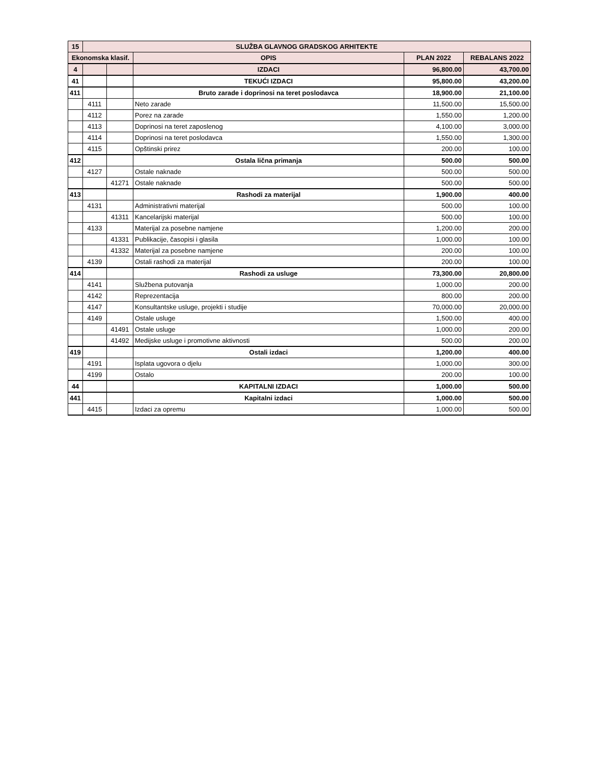| 15 | SLUŽBA GLAVNOG GRADSKOG ARHITEKTE | | | | |
| --- | --- | --- | --- | --- | --- |
| Ekonomska klasif. | | | OPIS | PLAN 2022 | REBALANS 2022 |
| 4 | | | IZDACI | 96,800.00 | 43,700.00 |
| 41 | | | TEKUĆI IZDACI | 95,800.00 | 43,200.00 |
| 411 | | | Bruto zarade i doprinosi na teret poslodavca | 18,900.00 | 21,100.00 |
| | 4111 | | Neto zarade | 11,500.00 | 15,500.00 |
| | 4112 | | Porez na zarade | 1,550.00 | 1,200.00 |
| | 4113 | | Doprinosi na teret zaposlenog | 4,100.00 | 3,000.00 |
| | 4114 | | Doprinosi na teret poslodavca | 1,550.00 | 1,300.00 |
| | 4115 | | Opštinski prirez | 200.00 | 100.00 |
| 412 | | | Ostala lična primanja | 500.00 | 500.00 |
| | 4127 | | Ostale naknade | 500.00 | 500.00 |
| | | 41271 | Ostale naknade | 500.00 | 500.00 |
| 413 | | | Rashodi za materijal | 1,900.00 | 400.00 |
| | 4131 | | Administrativni materijal | 500.00 | 100.00 |
| | | 41311 | Kancelarijski materijal | 500.00 | 100.00 |
| | 4133 | | Materijal za posebne namjene | 1,200.00 | 200.00 |
| | | 41331 | Publikacije, časopisi i glasila | 1,000.00 | 100.00 |
| | | 41332 | Materijal za posebne namjene | 200.00 | 100.00 |
| | 4139 | | Ostali rashodi za materijal | 200.00 | 100.00 |
| 414 | | | Rashodi za usluge | 73,300.00 | 20,800.00 |
| | 4141 | | Službena putovanja | 1,000.00 | 200.00 |
| | 4142 | | Reprezentacija | 800.00 | 200.00 |
| | 4147 | | Konsultantske usluge, projekti i studije | 70,000.00 | 20,000.00 |
| | 4149 | | Ostale usluge | 1,500.00 | 400.00 |
| | | 41491 | Ostale usluge | 1,000.00 | 200.00 |
| | | 41492 | Medijske usluge i promotivne aktivnosti | 500.00 | 200.00 |
| 419 | | | Ostali izdaci | 1,200.00 | 400.00 |
| | 4191 | | Isplata ugovora o djelu | 1,000.00 | 300.00 |
| | 4199 | | Ostalo | 200.00 | 100.00 |
| 44 | | | KAPITALNI IZDACI | 1,000.00 | 500.00 |
| 441 | | | Kapitalni izdaci | 1,000.00 | 500.00 |
| | 4415 | | Izdaci za opremu | 1,000.00 | 500.00 |